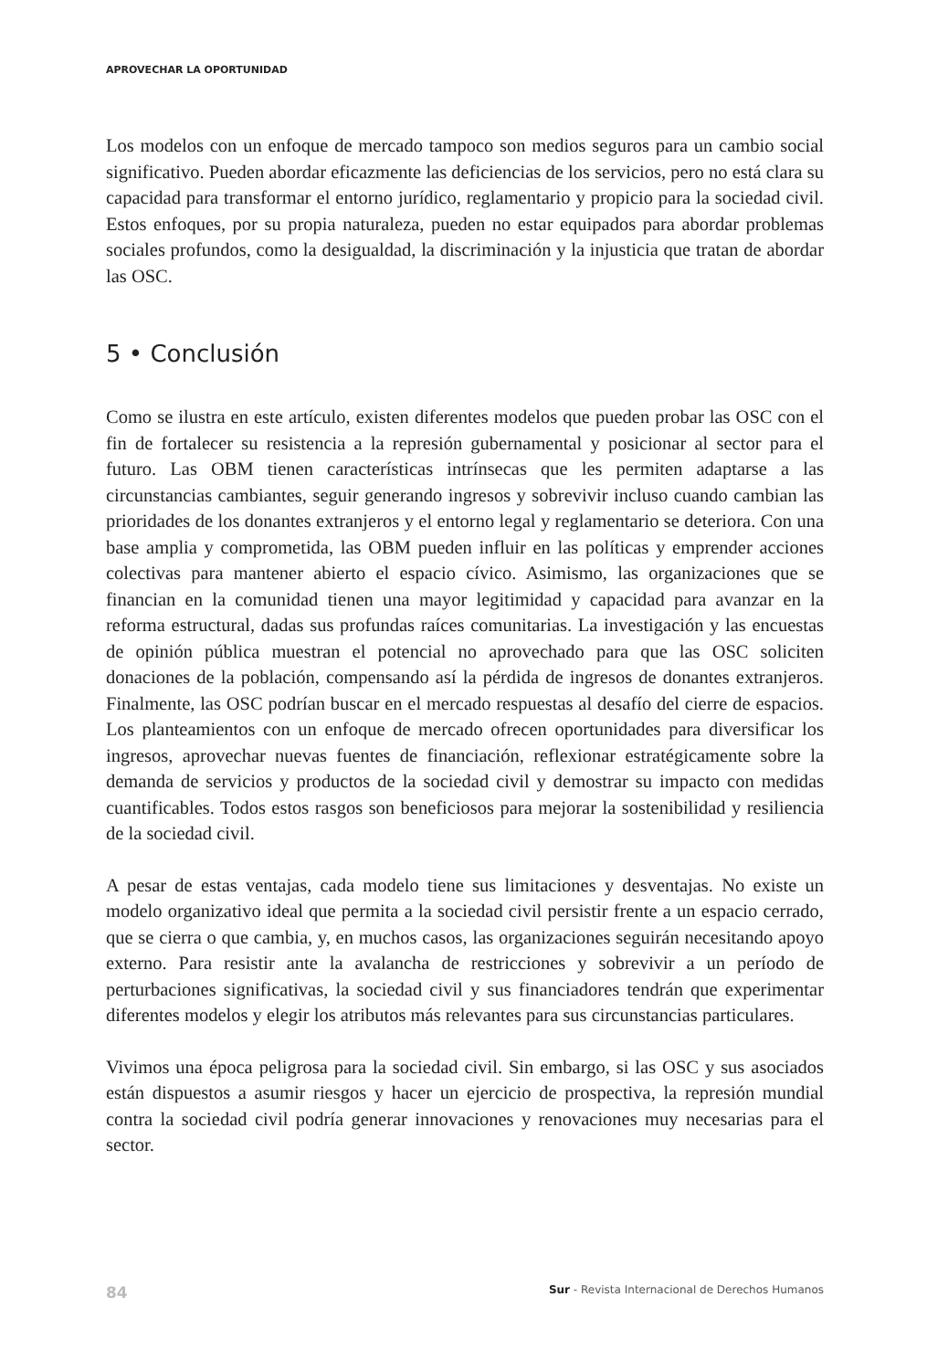APROVECHAR LA OPORTUNIDAD
Los modelos con un enfoque de mercado tampoco son medios seguros para un cambio social significativo. Pueden abordar eficazmente las deficiencias de los servicios, pero no está clara su capacidad para transformar el entorno jurídico, reglamentario y propicio para la sociedad civil. Estos enfoques, por su propia naturaleza, pueden no estar equipados para abordar problemas sociales profundos, como la desigualdad, la discriminación y la injusticia que tratan de abordar las OSC.
5 • Conclusión
Como se ilustra en este artículo, existen diferentes modelos que pueden probar las OSC con el fin de fortalecer su resistencia a la represión gubernamental y posicionar al sector para el futuro. Las OBM tienen características intrínsecas que les permiten adaptarse a las circunstancias cambiantes, seguir generando ingresos y sobrevivir incluso cuando cambian las prioridades de los donantes extranjeros y el entorno legal y reglamentario se deteriora. Con una base amplia y comprometida, las OBM pueden influir en las políticas y emprender acciones colectivas para mantener abierto el espacio cívico. Asimismo, las organizaciones que se financian en la comunidad tienen una mayor legitimidad y capacidad para avanzar en la reforma estructural, dadas sus profundas raíces comunitarias. La investigación y las encuestas de opinión pública muestran el potencial no aprovechado para que las OSC soliciten donaciones de la población, compensando así la pérdida de ingresos de donantes extranjeros. Finalmente, las OSC podrían buscar en el mercado respuestas al desafío del cierre de espacios. Los planteamientos con un enfoque de mercado ofrecen oportunidades para diversificar los ingresos, aprovechar nuevas fuentes de financiación, reflexionar estratégicamente sobre la demanda de servicios y productos de la sociedad civil y demostrar su impacto con medidas cuantificables. Todos estos rasgos son beneficiosos para mejorar la sostenibilidad y resiliencia de la sociedad civil.
A pesar de estas ventajas, cada modelo tiene sus limitaciones y desventajas. No existe un modelo organizativo ideal que permita a la sociedad civil persistir frente a un espacio cerrado, que se cierra o que cambia, y, en muchos casos, las organizaciones seguirán necesitando apoyo externo. Para resistir ante la avalancha de restricciones y sobrevivir a un período de perturbaciones significativas, la sociedad civil y sus financiadores tendrán que experimentar diferentes modelos y elegir los atributos más relevantes para sus circunstancias particulares.
Vivimos una época peligrosa para la sociedad civil. Sin embargo, si las OSC y sus asociados están dispuestos a asumir riesgos y hacer un ejercicio de prospectiva, la represión mundial contra la sociedad civil podría generar innovaciones y renovaciones muy necesarias para el sector.
84 Sur - Revista Internacional de Derechos Humanos